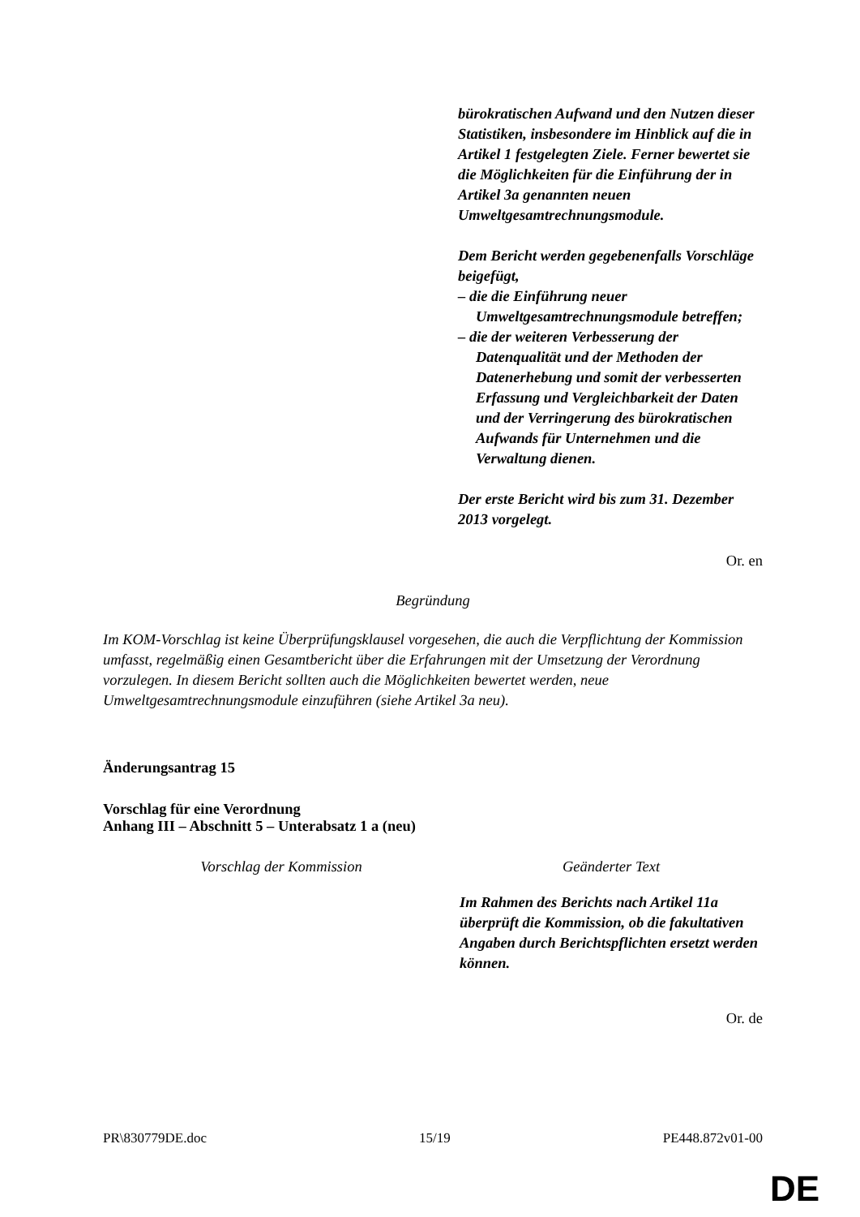| | bürokratischen Aufwand und den Nutzen dieser Statistiken, insbesondere im Hinblick auf die in Artikel 1 festgelegten Ziele. Ferner bewertet sie die Möglichkeiten für die Einführung der in Artikel 3a genannten neuen Umweltgesamtrechnungsmodule. Dem Bericht werden gegebenenfalls Vorschläge beigefügt, – die die Einführung neuer Umweltgesamtrechnungsmodule betreffen; – die der weiteren Verbesserung der Datenqualität und der Methoden der Datenerhebung und somit der verbesserten Erfassung und Vergleichbarkeit der Daten und der Verringerung des bürokratischen Aufwands für Unternehmen und die Verwaltung dienen. Der erste Bericht wird bis zum 31. Dezember 2013 vorgelegt. |
Or. en
Begründung
Im KOM-Vorschlag ist keine Überprüfungsklausel vorgesehen, die auch die Verpflichtung der Kommission umfasst, regelmäßig einen Gesamtbericht über die Erfahrungen mit der Umsetzung der Verordnung vorzulegen. In diesem Bericht sollten auch die Möglichkeiten bewertet werden, neue Umweltgesamtrechnungsmodule einzuführen (siehe Artikel 3a neu).
Änderungsantrag 15
Vorschlag für eine Verordnung
Anhang III – Abschnitt 5 – Unterabsatz 1 a (neu)
| Vorschlag der Kommission | Geänderter Text |
| --- | --- |
| | Im Rahmen des Berichts nach Artikel 11a überprüft die Kommission, ob die fakultativen Angaben durch Berichtspflichten ersetzt werden können. |
Or. de
PR\830779DE.doc 15/19 PE448.872v01-00
DE